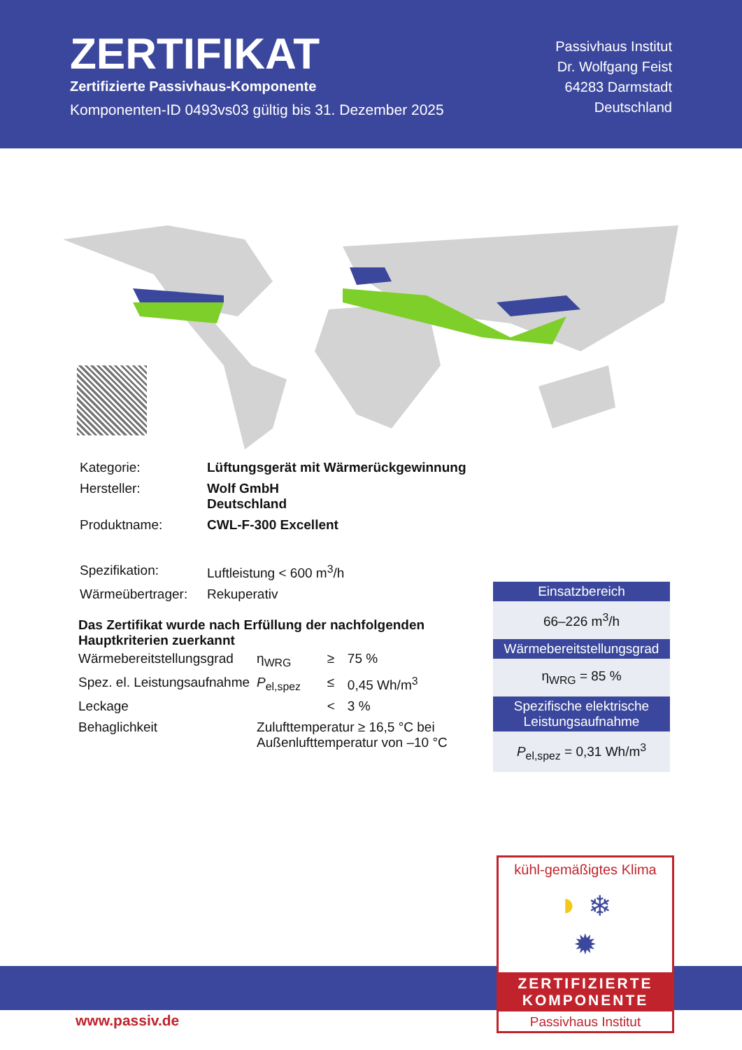ZERTIFIKAT
Zertifizierte Passivhaus-Komponente
Komponenten-ID 0493vs03 gültig bis 31. Dezember 2025
Passivhaus Institut
Dr. Wolfgang Feist
64283 Darmstadt
Deutschland
| Kategorie: | Lüftungsgerät mit Wärmerückgewinnung |
| Hersteller: | Wolf GmbH Deutschland |
| Produktname: | CWL-F-300 Excellent |
| Spezifikation: | Luftleistung < 600 m<sup>3</sup>/h |
| Wärmeübertrager: | Rekuperativ |
Das Zertifikat wurde nach Erfüllung der nachfolgenden
Hauptkriterien zuerkannt
| Wärmebereitstellungsgrad | η<sub>WRG</sub> | ≥ | 75 % |
| Spez. el. Leistungsaufnahme | P<sub>el,spez</sub> | ≤ | 0,45 Wh/m<sup>3</sup> |
| Leckage | | < | 3 % |
| Behaglichkeit | Zulufttemperatur ≥ 16,5 °C bei Außenlufttemperatur von –10 °C | | |
Einsatzbereich
66–226 m<sup>3</sup>/h
Wärmebereitstellungsgrad
η<sub>WRG</sub> = 85 %
Spezifische elektrische
Leistungsaufnahme
P<sub>el,spez</sub> = 0,31 Wh/m<sup>3</sup>
www.passiv.de
kühl-gemäßigtes Klima
◗ ❄
✹
ZERTIFIZIERTE
KOMPONENTE
Passivhaus Institut